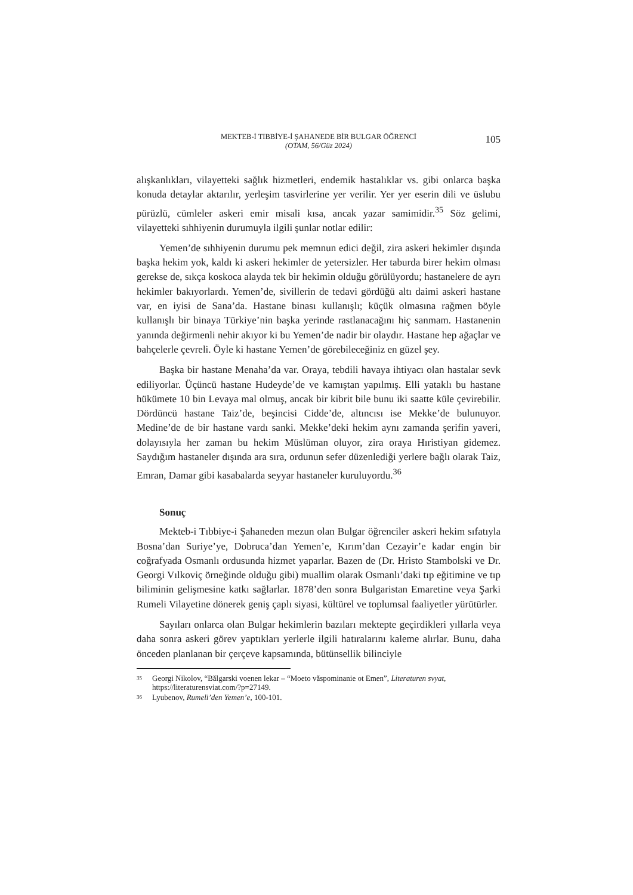MEKTEB-İ TIBBİYE-İ ŞAHANEDE BİR BULGAR ÖĞRENCİ
(OTAM, 56/Güz 2024)
105
alışkanlıkları, vilayetteki sağlık hizmetleri, endemik hastalıklar vs. gibi onlarca başka konuda detaylar aktarılır, yerleşim tasvirlerine yer verilir. Yer yer eserin dili ve üslubu pürüzlü, cümleler askeri emir misali kısa, ancak yazar samimidir.<sup>35</sup> Söz gelimi, vilayetteki sıhhiyenin durumuyla ilgili şunlar notlar edilir:
Yemen’de sıhhiyenin durumu pek memnun edici değil, zira askeri hekimler dışında başka hekim yok, kaldı ki askeri hekimler de yetersizler. Her taburda birer hekim olması gerekse de, sıkça koskoca alayda tek bir hekimin olduğu görülüyordu; hastanelere de ayrı hekimler bakıyorlardı. Yemen’de, sivillerin de tedavi gördüğü altı daimi askeri hastane var, en iyisi de Sana’da. Hastane binası kullanışlı; küçük olmasına rağmen böyle kullanışlı bir binaya Türkiye’nin başka yerinde rastlanacağını hiç sanmam. Hastanenin yanında değirmenli nehir akıyor ki bu Yemen’de nadir bir olaydır. Hastane hep ağaçlar ve bahçelerle çevreli. Öyle ki hastane Yemen’de görebileceğiniz en güzel şey.
Başka bir hastane Menaha’da var. Oraya, tebdili havaya ihtiyacı olan hastalar sevk ediliyorlar. Üçüncü hastane Hudeyde’de ve kamıştan yapılmış. Elli yataklı bu hastane hükümete 10 bin Levaya mal olmuş, ancak bir kibrit bile bunu iki saatte küle çevirebilir. Dördüncü hastane Taiz’de, beşincisi Cidde’de, altıncısı ise Mekke’de bulunuyor. Medine’de de bir hastane vardı sanki. Mekke’deki hekim aynı zamanda şerifin yaveri, dolayısıyla her zaman bu hekim Müslüman oluyor, zira oraya Hıristiyan gidemez. Saydığım hastaneler dışında ara sıra, ordunun sefer düzenlediği yerlere bağlı olarak Taiz, Emran, Damar gibi kasabalarda seyyar hastaneler kuruluyordu.<sup>36</sup>
Sonuç
Mekteb-i Tıbbiye-i Şahaneden mezun olan Bulgar öğrenciler askeri hekim sıfatıyla Bosna’dan Suriye’ye, Dobruca’dan Yemen’e, Kırım’dan Cezayir’e kadar engin bir coğrafyada Osmanlı ordusunda hizmet yaparlar. Bazen de (Dr. Hristo Stambolski ve Dr. Georgi Vılkoviç örneğinde olduğu gibi) muallim olarak Osmanlı’daki tıp eğitimine ve tıp biliminin gelişmesine katkı sağlarlar. 1878’den sonra Bulgaristan Emaretine veya Şarki Rumeli Vilayetine dönerek geniş çaplı siyasi, kültürel ve toplumsal faaliyetler yürütürler.
Sayıları onlarca olan Bulgar hekimlerin bazıları mektepte geçirdikleri yıllarla veya daha sonra askeri görev yaptıkları yerlerle ilgili hatıralarını kaleme alırlar. Bunu, daha önceden planlanan bir çerçeve kapsamında, bütünsellik bilinciyle
<sup>35</sup> Georgi Nikolov, “Bǎlgarski voenen lekar – “Moeto vǎspominanie ot Emen”, Literaturen svyat, https://literaturensviat.com/?p=27149.
<sup>36</sup> Lyubenov, Rumeli’den Yemen’e, 100-101.